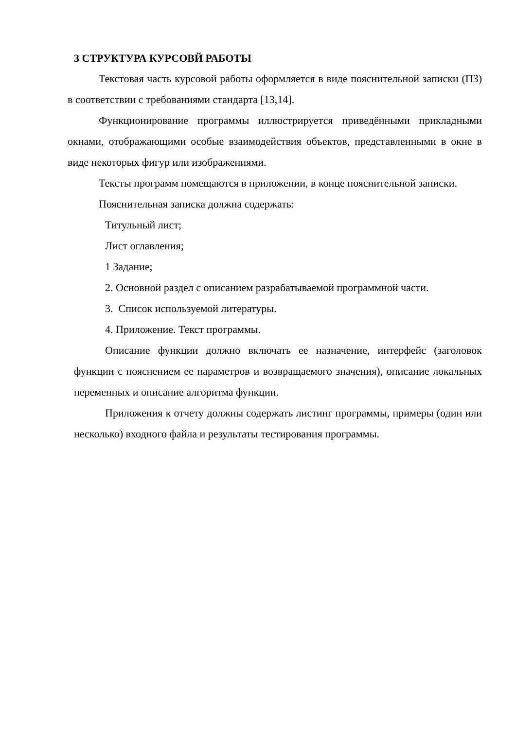3 СТРУКТУРА КУРСОВЙ РАБОТЫ
Текстовая часть курсовой работы оформляется в виде пояснительной записки (ПЗ) в соответствии с требованиями стандарта [13,14].
Функционирование программы иллюстрируется приведёнными прикладными окнами, отображающими особые взаимодействия объектов, представленными в окне в виде некоторых фигур или изображениями.
Тексты программ помещаются в приложении, в конце пояснительной записки.
Пояснительная записка должна содержать:
Титульный лист;
Лист оглавления;
1 Задание;
2. Основной раздел с описанием разрабатываемой программной части.
3. Список используемой литературы.
4. Приложение. Текст программы.
Описание функции должно включать ее назначение, интерфейс (заголовок функции с пояснением ее параметров и возвращаемого значения), описание локальных переменных и описание алгоритма функции.
Приложения к отчету должны содержать листинг программы, примеры (один или несколько) входного файла и результаты тестирования программы.